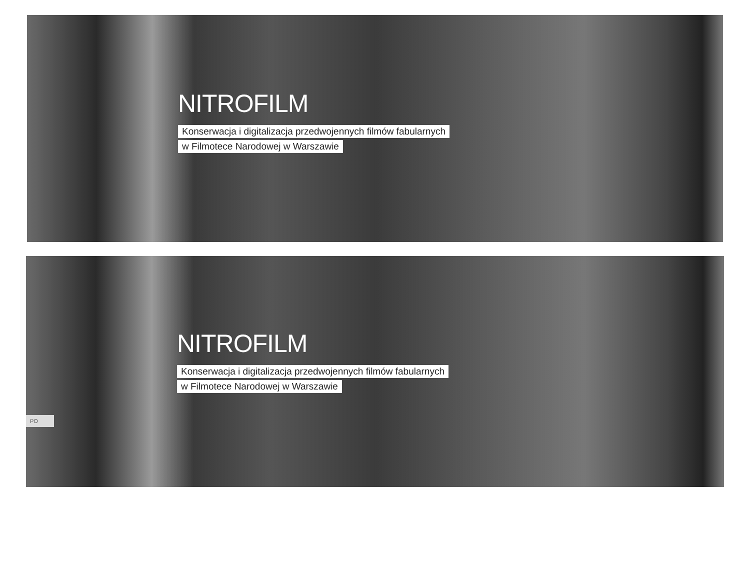NITROFILM
Konserwacja i digitalizacja przedwojennych filmów fabularnych
w Filmotece Narodowej w Warszawie
NITROFILM
Konserwacja i digitalizacja przedwojennych filmów fabularnych
w Filmotece Narodowej w Warszawie
PO